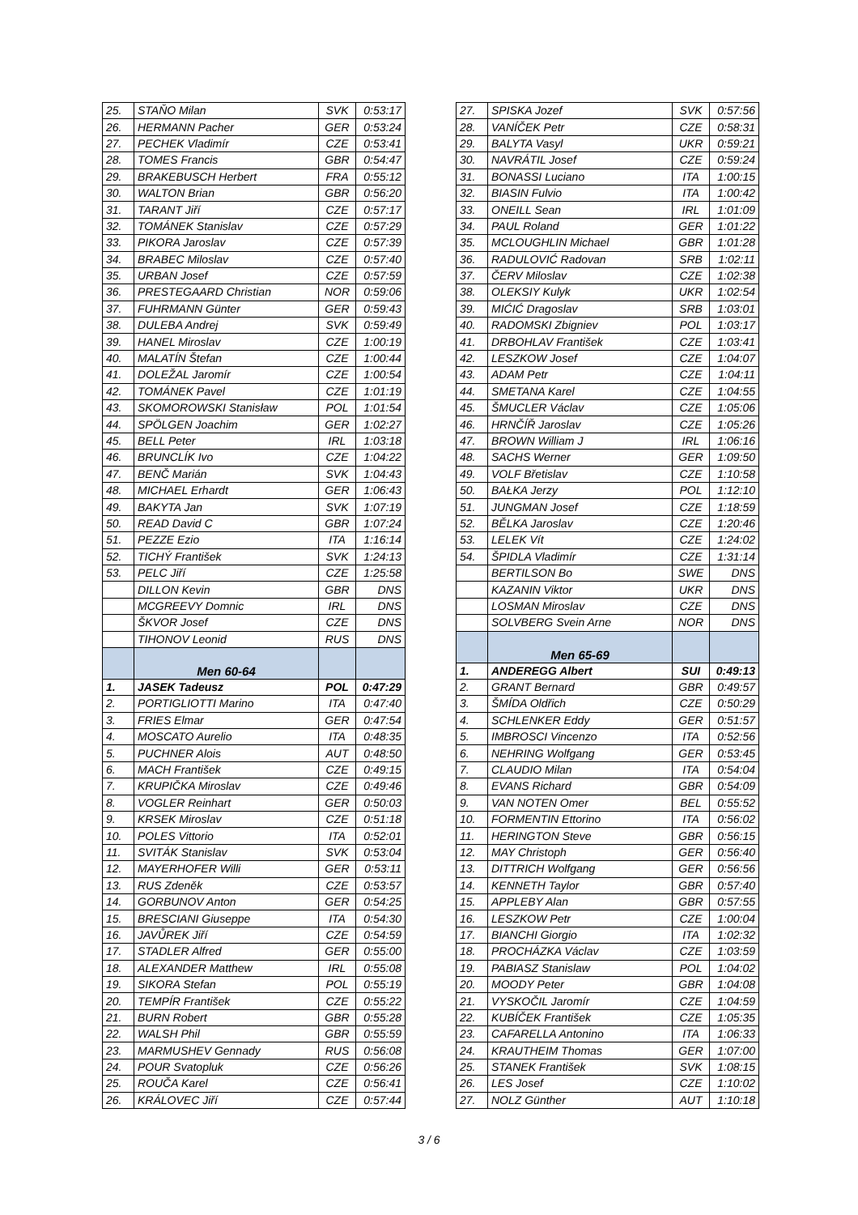| 25. | STAŇO Milan | SVK | 0:53:17 |
| 26. | HERMANN Pacher | GER | 0:53:24 |
| 27. | PECHEK Vladimír | CZE | 0:53:41 |
| 28. | TOMES Francis | GBR | 0:54:47 |
| 29. | BRAKEBUSCH Herbert | FRA | 0:55:12 |
| 30. | WALTON Brian | GBR | 0:56:20 |
| 31. | TARANT Jiří | CZE | 0:57:17 |
| 32. | TOMÁNEK Stanislav | CZE | 0:57:29 |
| 33. | PIKORA Jaroslav | CZE | 0:57:39 |
| 34. | BRABEC Miloslav | CZE | 0:57:40 |
| 35. | URBAN Josef | CZE | 0:57:59 |
| 36. | PRESTEGAARD Christian | NOR | 0:59:06 |
| 37. | FUHRMANN Günter | GER | 0:59:43 |
| 38. | DULEBA Andrej | SVK | 0:59:49 |
| 39. | HANEL Miroslav | CZE | 1:00:19 |
| 40. | MALATÍN Štefan | CZE | 1:00:44 |
| 41. | DOLEŽAL Jaromír | CZE | 1:00:54 |
| 42. | TOMÁNEK Pavel | CZE | 1:01:19 |
| 43. | SKOMOROWSKI Stanisław | POL | 1:01:54 |
| 44. | SPÖLGEN Joachim | GER | 1:02:27 |
| 45. | BELL Peter | IRL | 1:03:18 |
| 46. | BRUNCLÍK Ivo | CZE | 1:04:22 |
| 47. | BENČ Marián | SVK | 1:04:43 |
| 48. | MICHAEL Erhardt | GER | 1:06:43 |
| 49. | BAKYTA Jan | SVK | 1:07:19 |
| 50. | READ David C | GBR | 1:07:24 |
| 51. | PEZZE Ezio | ITA | 1:16:14 |
| 52. | TICHÝ František | SVK | 1:24:13 |
| 53. | PELC Jiří | CZE | 1:25:58 |
| | DILLON Kevin | GBR | DNS |
| | MCGREEVY Domnic | IRL | DNS |
| | ŠKVOR Josef | CZE | DNS |
| | TIHONOV Leonid | RUS | DNS |
| | Men 60-64 | | |
| 1. | JASEK Tadeusz | POL | 0:47:29 |
| 2. | PORTIGLIOTTI Marino | ITA | 0:47:40 |
| 3. | FRIES Elmar | GER | 0:47:54 |
| 4. | MOSCATO Aurelio | ITA | 0:48:35 |
| 5. | PUCHNER Alois | AUT | 0:48:50 |
| 6. | MACH František | CZE | 0:49:15 |
| 7. | KRUPIČKA Miroslav | CZE | 0:49:46 |
| 8. | VOGLER Reinhart | GER | 0:50:03 |
| 9. | KRSEK Miroslav | CZE | 0:51:18 |
| 10. | POLES Vittorio | ITA | 0:52:01 |
| 11. | SVITÁK Stanislav | SVK | 0:53:04 |
| 12. | MAYERHOFER Willi | GER | 0:53:11 |
| 13. | RUS Zdeněk | CZE | 0:53:57 |
| 14. | GORBUNOV Anton | GER | 0:54:25 |
| 15. | BRESCIANI Giuseppe | ITA | 0:54:30 |
| 16. | JAVŮREK Jiří | CZE | 0:54:59 |
| 17. | STADLER Alfred | GER | 0:55:00 |
| 18. | ALEXANDER Matthew | IRL | 0:55:08 |
| 19. | SIKORA Stefan | POL | 0:55:19 |
| 20. | TEMPÍR František | CZE | 0:55:22 |
| 21. | BURN Robert | GBR | 0:55:28 |
| 22. | WALSH Phil | GBR | 0:55:59 |
| 23. | MARMUSHEV Gennady | RUS | 0:56:08 |
| 24. | POUR Svatopluk | CZE | 0:56:26 |
| 25. | ROUČA Karel | CZE | 0:56:41 |
| 26. | KRÁLOVEC Jiří | CZE | 0:57:44 |
| 27. | SPISKA Jozef | SVK | 0:57:56 |
| 28. | VANÍČEK Petr | CZE | 0:58:31 |
| 29. | BALYTA Vasyl | UKR | 0:59:21 |
| 30. | NAVRÁTIL Josef | CZE | 0:59:24 |
| 31. | BONASSI Luciano | ITA | 1:00:15 |
| 32. | BIASIN Fulvio | ITA | 1:00:42 |
| 33. | ONEILL Sean | IRL | 1:01:09 |
| 34. | PAUL Roland | GER | 1:01:22 |
| 35. | MCLOUGHLIN Michael | GBR | 1:01:28 |
| 36. | RADULOVIĆ Radovan | SRB | 1:02:11 |
| 37. | ČERV Miloslav | CZE | 1:02:38 |
| 38. | OLEKSIY Kulyk | UKR | 1:02:54 |
| 39. | MIĆIĆ Dragoslav | SRB | 1:03:01 |
| 40. | RADOMSKI Zbigniev | POL | 1:03:17 |
| 41. | DRBOHLAV František | CZE | 1:03:41 |
| 42. | LESZKOW Josef | CZE | 1:04:07 |
| 43. | ADAM Petr | CZE | 1:04:11 |
| 44. | SMETANA Karel | CZE | 1:04:55 |
| 45. | ŠMUCLER Václav | CZE | 1:05:06 |
| 46. | HRNČÍŘ Jaroslav | CZE | 1:05:26 |
| 47. | BROWN William J | IRL | 1:06:16 |
| 48. | SACHS Werner | GER | 1:09:50 |
| 49. | VOLF Břetislav | CZE | 1:10:58 |
| 50. | BAŁKA Jerzy | POL | 1:12:10 |
| 51. | JUNGMAN Josef | CZE | 1:18:59 |
| 52. | BĚLKA Jaroslav | CZE | 1:20:46 |
| 53. | LELEK Vít | CZE | 1:24:02 |
| 54. | ŠPIDLA Vladimír | CZE | 1:31:14 |
| | BERTILSON Bo | SWE | DNS |
| | KAZANIN Viktor | UKR | DNS |
| | LOSMAN Miroslav | CZE | DNS |
| | SOLVBERG Svein Arne | NOR | DNS |
| | Men 65-69 | | |
| 1. | ANDEREGG Albert | SUI | 0:49:13 |
| 2. | GRANT Bernard | GBR | 0:49:57 |
| 3. | ŠMÍDA Oldřich | CZE | 0:50:29 |
| 4. | SCHLENKER Eddy | GER | 0:51:57 |
| 5. | IMBROSCI Vincenzo | ITA | 0:52:56 |
| 6. | NEHRING Wolfgang | GER | 0:53:45 |
| 7. | CLAUDIO Milan | ITA | 0:54:04 |
| 8. | EVANS Richard | GBR | 0:54:09 |
| 9. | VAN NOTEN Omer | BEL | 0:55:52 |
| 10. | FORMENTIN Ettorino | ITA | 0:56:02 |
| 11. | HERINGTON Steve | GBR | 0:56:15 |
| 12. | MAY Christoph | GER | 0:56:40 |
| 13. | DITTRICH Wolfgang | GER | 0:56:56 |
| 14. | KENNETH Taylor | GBR | 0:57:40 |
| 15. | APPLEBY Alan | GBR | 0:57:55 |
| 16. | LESZKOW Petr | CZE | 1:00:04 |
| 17. | BIANCHI Giorgio | ITA | 1:02:32 |
| 18. | PROCHÁZKA Václav | CZE | 1:03:59 |
| 19. | PABIASZ Stanislaw | POL | 1:04:02 |
| 20. | MOODY Peter | GBR | 1:04:08 |
| 21. | VYSKOČIL Jaromír | CZE | 1:04:59 |
| 22. | KUBÍČEK František | CZE | 1:05:35 |
| 23. | CAFARELLA Antonino | ITA | 1:06:33 |
| 24. | KRAUTHEIM Thomas | GER | 1:07:00 |
| 25. | STANEK František | SVK | 1:08:15 |
| 26. | LES Josef | CZE | 1:10:02 |
| 27. | NOLZ Günther | AUT | 1:10:18 |
3 / 6